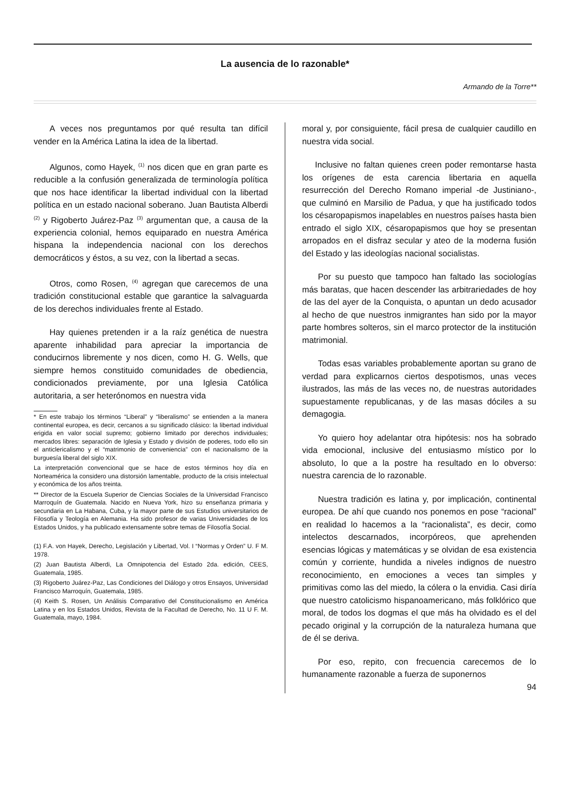La ausencia de lo razonable*
Armando de la Torre**
A veces nos preguntamos por qué resulta tan difícil vender en la América Latina la idea de la libertad.
Algunos, como Hayek, <sup>(1)</sup> nos dicen que en gran parte es reducible a la confusión generalizada de terminología política que nos hace identificar la libertad individual con la libertad política en un estado nacional soberano. Juan Bautista Alberdi <sup>(2)</sup> y Rigoberto Juárez-Paz <sup>(3)</sup> argumentan que, a causa de la experiencia colonial, hemos equiparado en nuestra América hispana la independencia nacional con los derechos democráticos y éstos, a su vez, con la libertad a secas.
Otros, como Rosen, <sup>(4)</sup> agregan que carecemos de una tradición constitucional estable que garantice la salvaguarda de los derechos individuales frente al Estado.
Hay quienes pretenden ir a la raíz genética de nuestra aparente inhabilidad para apreciar la importancia de conducirnos libremente y nos dicen, como H. G. Wells, que siempre hemos constituido comunidades de obediencia, condicionados previamente, por una Iglesia Católica autoritaria, a ser heterónomos en nuestra vida
* En este trabajo los términos “Liberal” y “liberalismo” se entienden a la manera continental europea, es decir, cercanos a su significado clásico: la libertad individual erigida en valor social supremo; gobierno limitado por derechos individuales; mercados libres: separación de Iglesia y Estado y división de poderes, todo ello sin el anticlericalismo y el “matrimonio de conveniencia” con el nacionalismo de la burguesía liberal del siglo XIX.
La interpretación convencional que se hace de estos términos hoy día en Norteamérica la considero una distorsión lamentable, producto de la crisis intelectual y económica de los años treinta.
** Director de la Escuela Superior de Ciencias Sociales de la Universidad Francisco Marroquín de Guatemala. Nacido en Nueva York, hizo su enseñanza primaria y secundaria en La Habana, Cuba, y la mayor parte de sus Estudios universitarios de Filosofía y Teología en Alemania. Ha sido profesor de varias Universidades de los Estados Unidos, y ha publicado extensamente sobre temas de Filosofía Social.
(1) F.A. von Hayek, Derecho, Legislación y Libertad, Vol. I “Normas y Orden” U. F M. 1978.
(2) Juan Bautista Alberdi, La Omnipotencia del Estado 2da. edición, CEES, Guatemala, 1985.
(3) Rigoberto Juárez-Paz, Las Condiciones del Diálogo y otros Ensayos, Universidad Francisco Marroquín, Guatemala, 1985.
(4) Keith S. Rosen, Un Análisis Comparativo del Constitucionalismo en América Latina y en los Estados Unidos, Revista de la Facultad de Derecho, No. 11 U F. M. Guatemala, mayo, 1984.
moral y, por consiguiente, fácil presa de cualquier caudillo en nuestra vida social.
Inclusive no faltan quienes creen poder remontarse hasta los orígenes de esta carencia libertaria en aquella resurrección del Derecho Romano imperial -de Justiniano-, que culminó en Marsilio de Padua, y que ha justificado todos los césaropapismos inapelables en nuestros países hasta bien entrado el siglo XIX, césaropapismos que hoy se presentan arropados en el disfraz secular y ateo de la moderna fusión del Estado y las ideologías nacional socialistas.
Por su puesto que tampoco han faltado las sociologías más baratas, que hacen descender las arbitrariedades de hoy de las del ayer de la Conquista, o apuntan un dedo acusador al hecho de que nuestros inmigrantes han sido por la mayor parte hombres solteros, sin el marco protector de la institución matrimonial.
Todas esas variables probablemente aportan su grano de verdad para explicarnos ciertos despotismos, unas veces ilustrados, las más de las veces no, de nuestras autoridades supuestamente republicanas, y de las masas dóciles a su demagogia.
Yo quiero hoy adelantar otra hipótesis: nos ha sobrado vida emocional, inclusive del entusiasmo místico por lo absoluto, lo que a la postre ha resultado en lo obverso: nuestra carencia de lo razonable.
Nuestra tradición es latina y, por implicación, continental europea. De ahí que cuando nos ponemos en pose “racional” en realidad lo hacemos a la “racionalista”, es decir, como intelectos descarnados, incorpóreos, que aprehenden esencias lógicas y matemáticas y se olvidan de esa existencia común y corriente, hundida a niveles indignos de nuestro reconocimiento, en emociones a veces tan simples y primitivas como las del miedo, la cólera o la envidia. Casi diría que nuestro catolicismo hispanoamericano, más folklórico que moral, de todos los dogmas el que más ha olvidado es el del pecado original y la corrupción de la naturaleza humana que de él se deriva.
Por eso, repito, con frecuencia carecemos de lo humanamente razonable a fuerza de suponernos
94